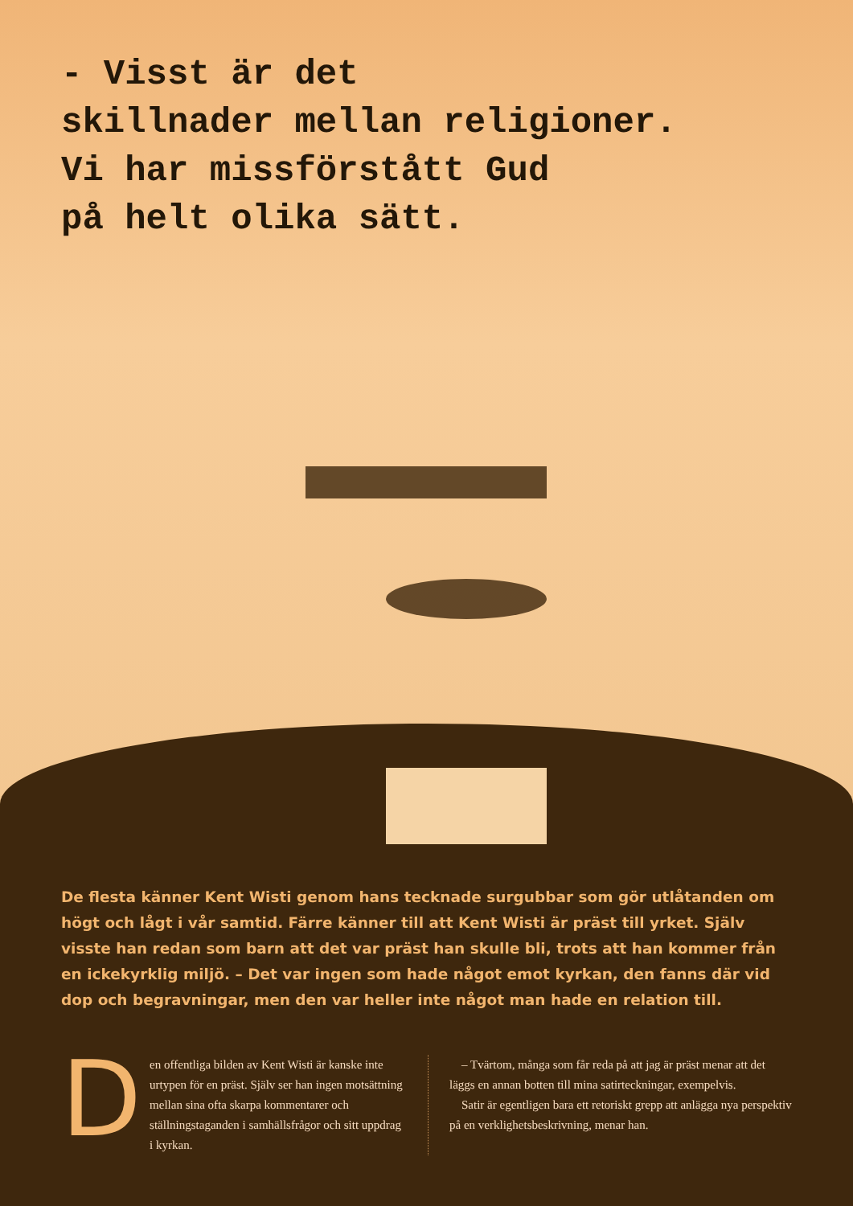- Visst är det
skillnader mellan religioner.
Vi har missförstått Gud
på helt olika sätt.
De flesta känner Kent Wisti genom hans tecknade surgubbar som gör utlåtanden om högt och lågt i vår samtid. Färre känner till att Kent Wisti är präst till yrket. Själv visste han redan som barn att det var präst han skulle bli, trots att han kommer från en ickekyrklig miljö. – Det var ingen som hade något emot kyrkan, den fanns där vid dop och begravningar, men den var heller inte något man hade en relation till.
D
en offentliga bilden av Kent Wisti är kanske inte urtypen för en präst. Själv ser han ingen motsättning mellan sina ofta skarpa kommentarer och ställningstaganden i samhällsfrågor och sitt uppdrag i kyrkan.
– Tvärtom, många som får reda på att jag är präst menar att det läggs en annan botten till mina satirteckningar, exempelvis.
Satir är egentligen bara ett retoriskt grepp att anlägga nya perspektiv på en verklighetsbeskrivning, menar han.